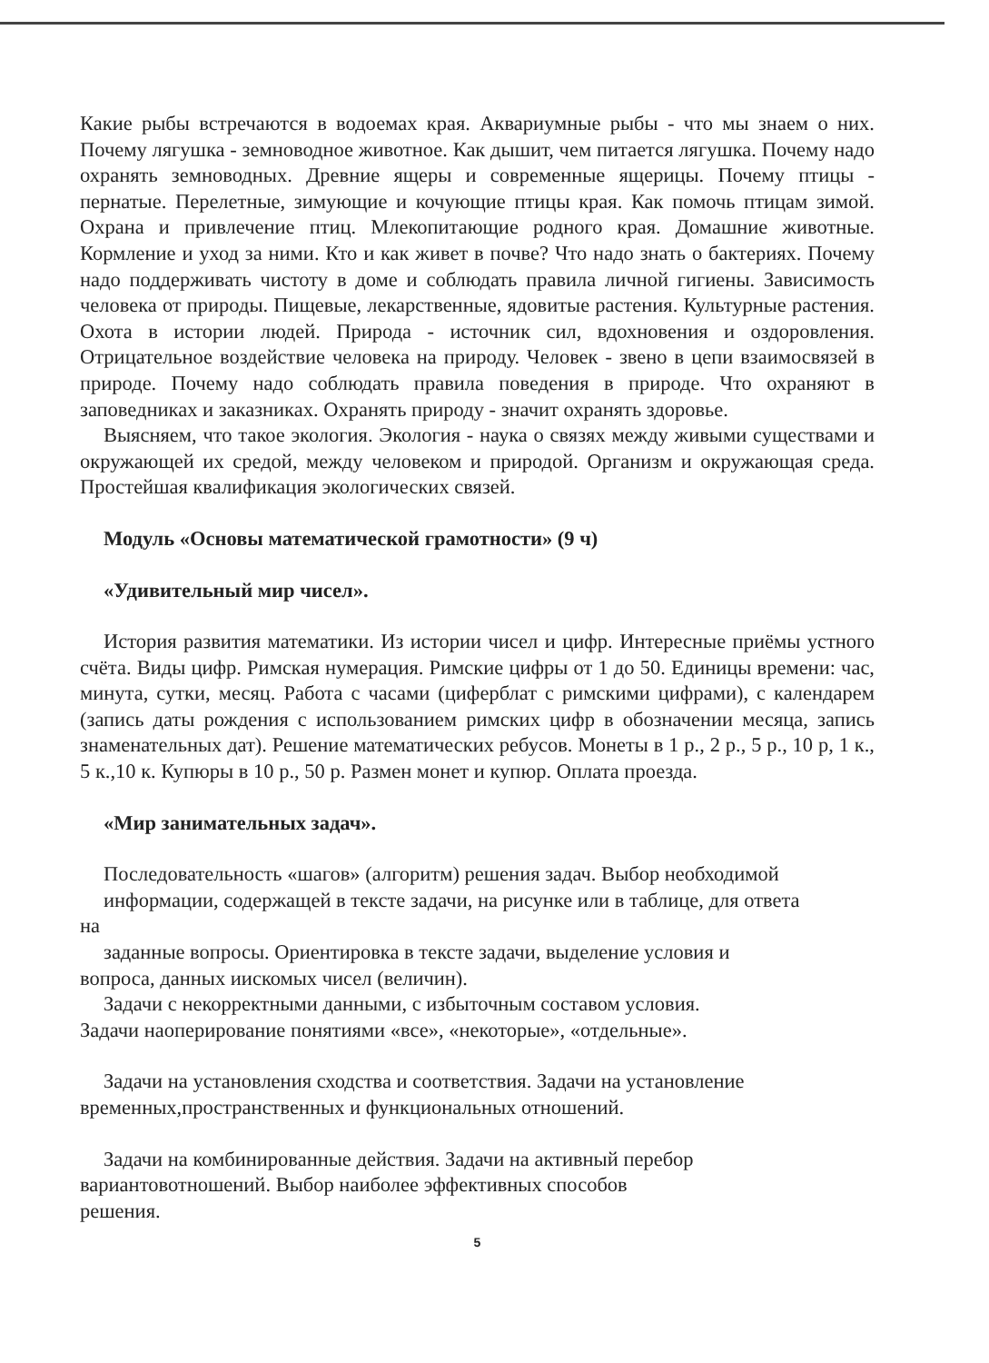Какие рыбы встречаются в водоемах края. Аквариумные рыбы - что мы знаем о них. Почему лягушка - земноводное животное. Как дышит, чем питается лягушка. Почему надо охранять земноводных. Древние ящеры и современные ящерицы. Почему птицы - пернатые. Перелетные, зимующие и кочующие птицы края. Как помочь птицам зимой. Охрана и привлечение птиц. Млекопитающие родного края. Домашние животные. Кормление и уход за ними. Кто и как живет в почве? Что надо знать о бактериях. Почему надо поддерживать чистоту в доме и соблюдать правила личной гигиены. Зависимость человека от природы. Пищевые, лекарственные, ядовитые растения. Культурные растения. Охота в истории людей. Природа - источник сил, вдохновения и оздоровления. Отрицательное воздействие человека на природу. Человек - звено в цепи взаимосвязей в природе. Почему надо соблюдать правила поведения в природе. Что охраняют в заповедниках и заказниках. Охранять природу - значит охранять здоровье.
Выясняем, что такое экология. Экология - наука о связях между живыми существами и окружающей их средой, между человеком и природой. Организм и окружающая среда. Простейшая квалификация экологических связей.
Модуль «Основы математической грамотности» (9 ч)
«Удивительный мир чисел».
История развития математики. Из истории чисел и цифр. Интересные приёмы устного счёта. Виды цифр. Римская нумерация. Римские цифры от 1 до 50. Единицы времени: час, минута, сутки, месяц. Работа с часами (циферблат с римскими цифрами), с календарем (запись даты рождения с использованием римских цифр в обозначении месяца, запись знаменательных дат). Решение математических ребусов. Монеты в 1 р., 2 р., 5 р., 10 р, 1 к., 5 к.,10 к. Купюры в 10 р., 50 р. Размен монет и купюр. Оплата проезда.
«Мир занимательных задач».
Последовательность «шагов» (алгоритм) решения задач. Выбор необходимой
информации, содержащей в тексте задачи, на рисунке или в таблице, для ответа
на
заданные вопросы. Ориентировка в тексте задачи, выделение условия и
вопроса, данных иискомых чисел (величин).
Задачи с некорректными данными, с избыточным составом условия.
Задачи наоперирование понятиями «все», «некоторые», «отдельные».
Задачи на установления сходства и соответствия. Задачи на установление
временных,пространственных и функциональных отношений.
Задачи на комбинированные действия. Задачи на активный перебор
вариантовотношений. Выбор наиболее эффективных способов
решения.
5